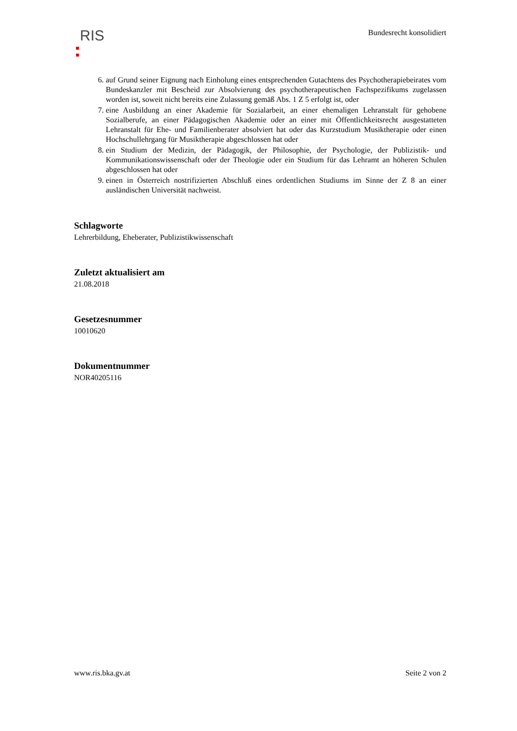RIS
Bundesrecht konsolidiert
6. auf Grund seiner Eignung nach Einholung eines entsprechenden Gutachtens des Psychotherapiebeirates vom Bundeskanzler mit Bescheid zur Absolvierung des psychotherapeutischen Fachspezifikums zugelassen worden ist, soweit nicht bereits eine Zulassung gemäß Abs. 1 Z 5 erfolgt ist, oder
7. eine Ausbildung an einer Akademie für Sozialarbeit, an einer ehemaligen Lehranstalt für gehobene Sozialberufe, an einer Pädagogischen Akademie oder an einer mit Öffentlichkeitsrecht ausgestatteten Lehranstalt für Ehe- und Familienberater absolviert hat oder das Kurzstudium Musiktherapie oder einen Hochschullehrgang für Musiktherapie abgeschlossen hat oder
8. ein Studium der Medizin, der Pädagogik, der Philosophie, der Psychologie, der Publizistik- und Kommunikationswissenschaft oder der Theologie oder ein Studium für das Lehramt an höheren Schulen abgeschlossen hat oder
9. einen in Österreich nostrifizierten Abschluß eines ordentlichen Studiums im Sinne der Z 8 an einer ausländischen Universität nachweist.
Schlagworte
Lehrerbildung, Eheberater, Publizistikwissenschaft
Zuletzt aktualisiert am
21.08.2018
Gesetzesnummer
10010620
Dokumentnummer
NOR40205116
www.ris.bka.gv.at Seite 2 von 2